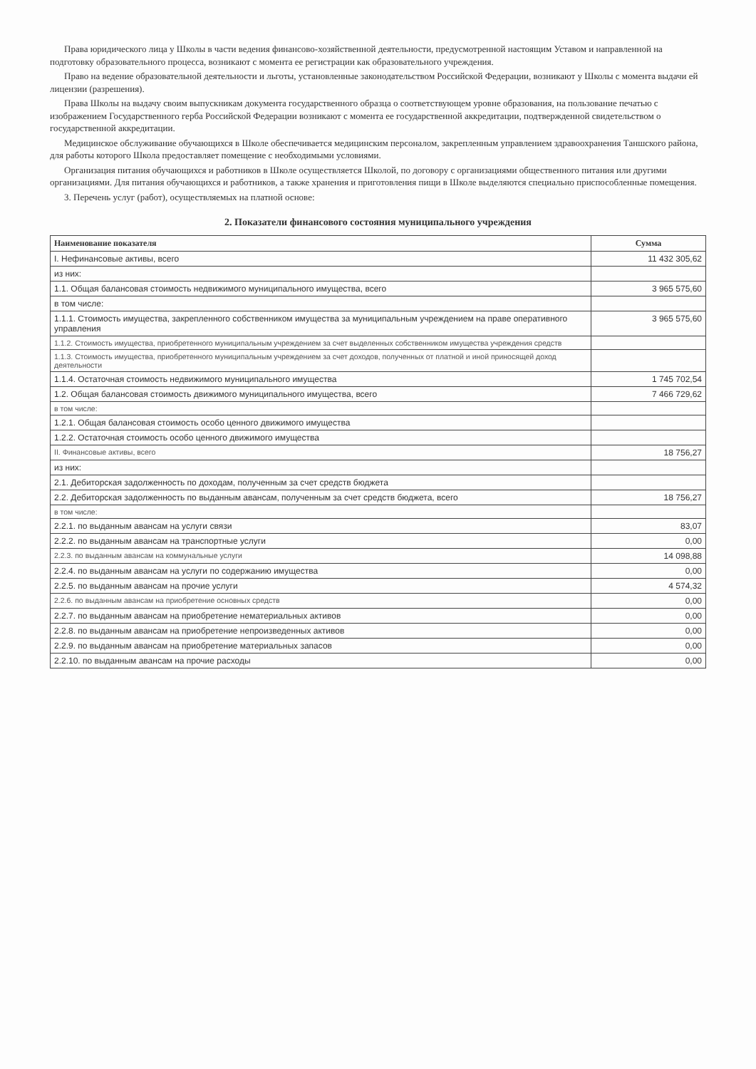Права юридического лица у Школы в части ведения финансово-хозяйственной деятельности, предусмотренной настоящим Уставом и направленной на подготовку образовательного процесса, возникают с момента ее регистрации как образовательного учреждения.
Право на ведение образовательной деятельности и льготы, установленные законодательством Российской Федерации, возникают у Школы с момента выдачи ей лицензии (разрешения).
Права Школы на выдачу своим выпускникам документа государственного образца о соответствующем уровне образования, на пользование печатью с изображением Государственного герба Российской Федерации возникают с момента ее государственной аккредитации, подтвержденной свидетельством о государственной аккредитации.
Медицинское обслуживание обучающихся в Школе обеспечивается медицинским персоналом, закрепленным управлением здравоохранения Таншского района, для работы которого Школа предоставляет помещение с необходимыми условиями.
Организация питания обучающихся и работников в Школе осуществляется Школой, по договору с организациями общественного питания или другими организациями. Для питания обучающихся и работников, а также хранения и приготовления пищи в Школе выделяются специально приспособленные помещения.
3. Перечень услуг (работ), осуществляемых на платной основе:
2. Показатели финансового состояния муниципального учреждения
| Наименование показателя | Сумма |
| --- | --- |
| I. Нефинансовые активы, всего | 11 432 305,62 |
| из них: | |
| 1.1. Общая балансовая стоимость недвижимого муниципального имущества, всего | 3 965 575,60 |
| в том числе: | |
| 1.1.1. Стоимость имущества, закрепленного собственником имущества за муниципальным учреждением на праве оперативного управления | 3 965 575,60 |
| 1.1.2. Стоимость имущества, приобретенного муниципальным учреждением за счет выделенных собственником имущества учреждения средств | |
| 1.1.3. Стоимость имущества, приобретенного муниципальным учреждением за счет доходов, полученных от платной и иной приносящей доход деятельности | |
| 1.1.4. Остаточная стоимость недвижимого муниципального имущества | 1 745 702,54 |
| 1.2. Общая балансовая стоимость движимого муниципального имущества, всего | 7 466 729,62 |
| в том числе: | |
| 1.2.1. Общая балансовая стоимость особо ценного движимого имущества | |
| 1.2.2. Остаточная стоимость особо ценного движимого имущества | |
| II. Финансовые активы, всего | 18 756,27 |
| из них: | |
| 2.1. Дебиторская задолженность по доходам, полученным за счет средств бюджета | |
| 2.2. Дебиторская задолженность по выданным авансам, полученным за счет средств бюджета, всего | 18 756,27 |
| в том числе: | |
| 2.2.1. по выданным авансам на услуги связи | 83,07 |
| 2.2.2. по выданным авансам на транспортные услуги | 0,00 |
| 2.2.3. по выданным авансам на коммунальные услуги | 14 098,88 |
| 2.2.4. по выданным авансам на услуги по содержанию имущества | 0,00 |
| 2.2.5. по выданным авансам на прочие услуги | 4 574,32 |
| 2.2.6. по выданным авансам на приобретение основных средств | 0,00 |
| 2.2.7. по выданным авансам на приобретение нематериальных активов | 0,00 |
| 2.2.8. по выданным авансам на приобретение непроизведенных активов | 0,00 |
| 2.2.9. по выданным авансам на приобретение материальных запасов | 0,00 |
| 2.2.10. по выданным авансам на прочие расходы | 0,00 |